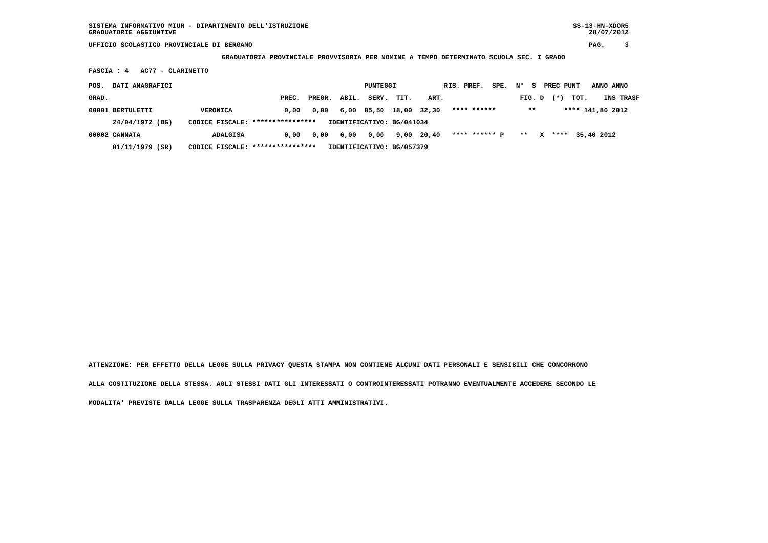SISTEMA INFORMATIVO MIUR - DIPARTIMENTO DELL'ISTRUZIONE GRADUATORIE AGGIUNTIVE
SS-13-HN-XDOR5 28/07/2012
UFFICIO SCOLASTICO PROVINCIALE DI BERGAMO
PAG. 3
GRADUATORIA PROVINCIALE PROVVISORIA PER NOMINE A TEMPO DETERMINATO SCUOLA SEC. I GRADO
FASCIA : 4 AC77 - CLARINETTO
| POS. DATI ANAGRAFICI | | PUNTEGGI | | RIS. PREF. SPE. N° S PREC PUNT ANNO ANNO |
| --- | --- | --- | --- | --- |
| GRAD. | | PREC. PREGR. ABIL. SERV. TIT. ART. | | FIG. D (*) TOT. INS TRASF |
| 00001 BERTULETTI | VERONICA | 0,00 0,00 6,00 85,50 18,00 32,30 | | **** ****** ** **** 141,80 2012 |
| 24/04/1972 (BG) | CODICE FISCALE: **************** IDENTIFICATIVO: BG/041034 | | | |
| 00002 CANNATA | ADALGISA | 0,00 0,00 6,00 0,00 9,00 20,40 | | **** ****** P ** X **** 35,40 2012 |
| 01/11/1979 (SR) | CODICE FISCALE: **************** IDENTIFICATIVO: BG/057379 | | | |
ATTENZIONE: PER EFFETTO DELLA LEGGE SULLA PRIVACY QUESTA STAMPA NON CONTIENE ALCUNI DATI PERSONALI E SENSIBILI CHE CONCORRONO
ALLA COSTITUZIONE DELLA STESSA. AGLI STESSI DATI GLI INTERESSATI O CONTROINTERESSATI POTRANNO EVENTUALMENTE ACCEDERE SECONDO LE
MODALITA' PREVISTE DALLA LEGGE SULLA TRASPARENZA DEGLI ATTI AMMINISTRATIVI.